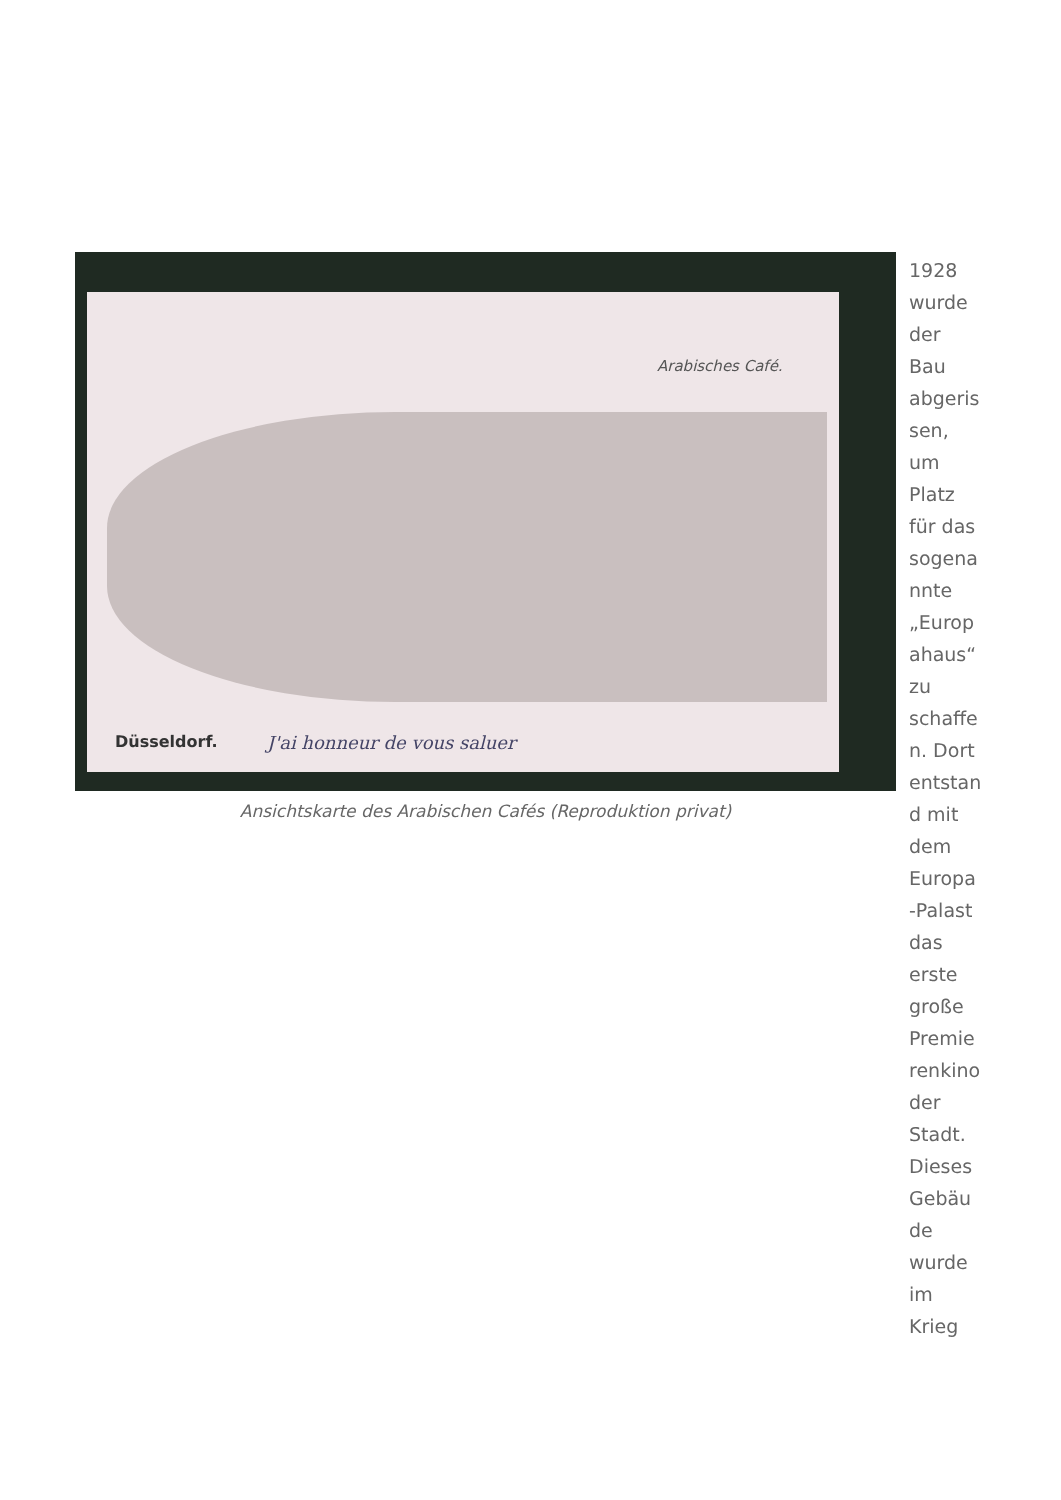Arabisches Café.
Düsseldorf. J'ai honneur de vous saluer
Ansichtskarte des Arabischen Cafés (Reproduktion privat)
1928
wurde
der
Bau
abgeris
sen,
um
Platz
für das
sogena
nnte
„Europ
ahaus“
zu
schaffe
n. Dort
entstan
d mit
dem
Europa
-Palast
das
erste
große
Premie
renkino
der
Stadt.
Dieses
Gebäu
de
wurde
im
Krieg